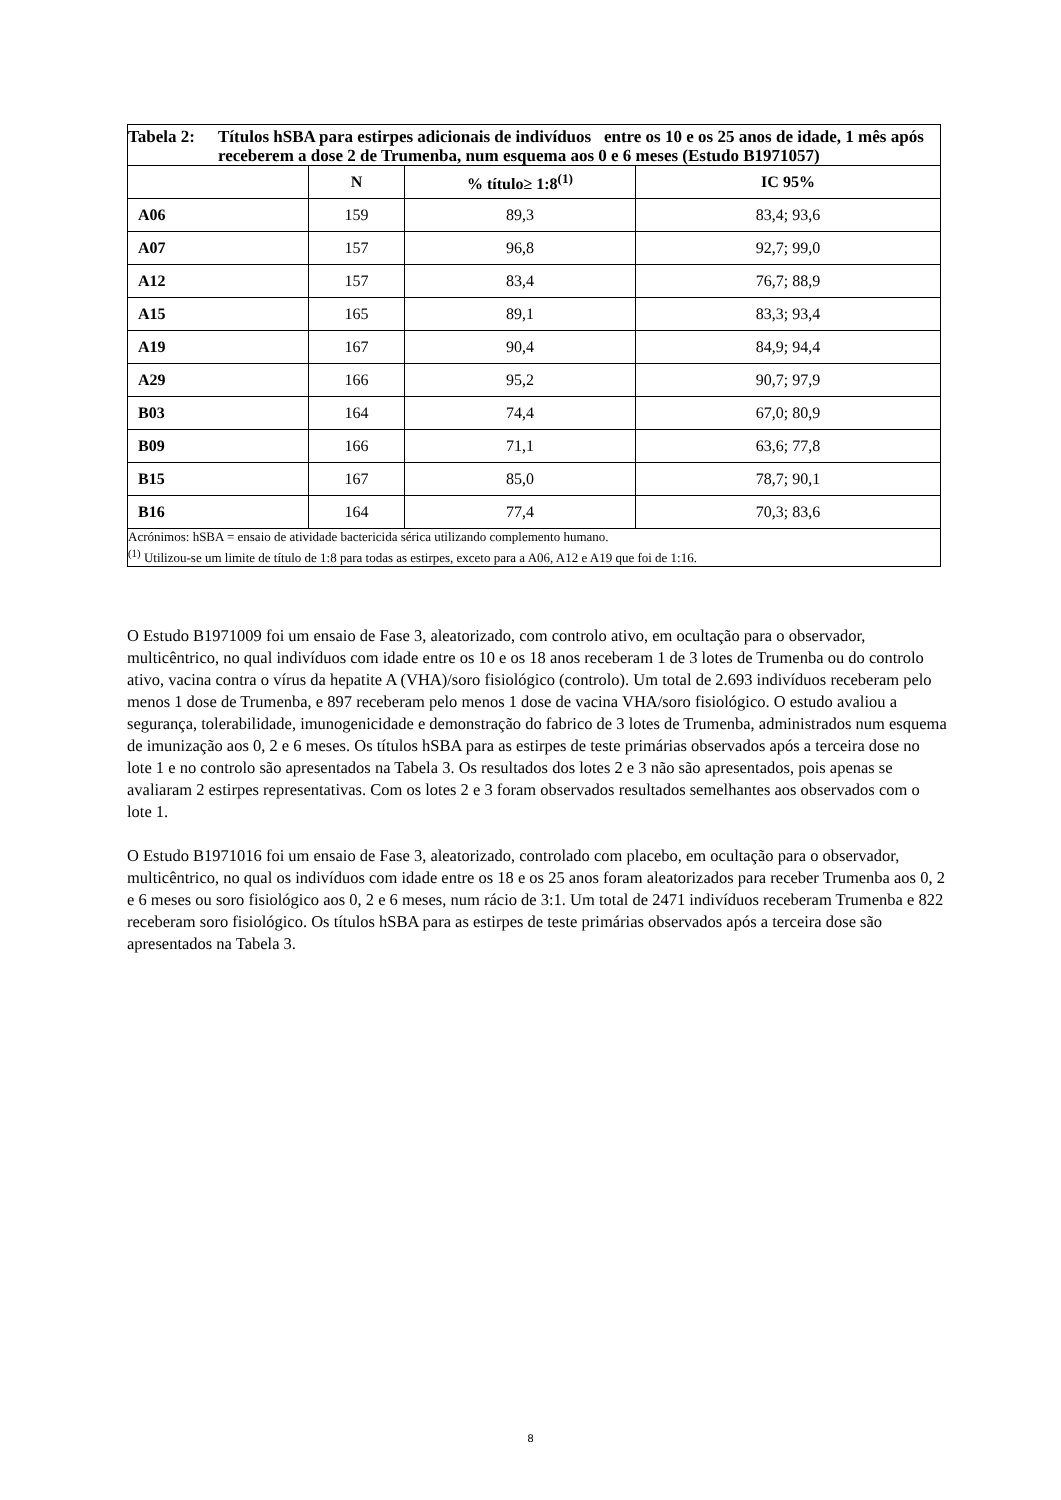| Tabela 2: Títulos hSBA para estirpes adicionais de indivíduos entre os 10 e os 25 anos de idade, 1 mês após receberem a dose 2 de Trumenba, num esquema aos 0 e 6 meses (Estudo B1971057) | | | |
| | N | % título≥ 1:8<sup>(1)</sup> | IC 95% |
| A06 | 159 | 89,3 | 83,4; 93,6 |
| A07 | 157 | 96,8 | 92,7; 99,0 |
| A12 | 157 | 83,4 | 76,7; 88,9 |
| A15 | 165 | 89,1 | 83,3; 93,4 |
| A19 | 167 | 90,4 | 84,9; 94,4 |
| A29 | 166 | 95,2 | 90,7; 97,9 |
| B03 | 164 | 74,4 | 67,0; 80,9 |
| B09 | 166 | 71,1 | 63,6; 77,8 |
| B15 | 167 | 85,0 | 78,7; 90,1 |
| B16 | 164 | 77,4 | 70,3; 83,6 |
| Acrónimos: hSBA = ensaio de atividade bactericida sérica utilizando complemento humano. <sup>(1)</sup> Utilizou-se um limite de título de 1:8 para todas as estirpes, exceto para a A06, A12 e A19 que foi de 1:16. | | | |
O Estudo B1971009 foi um ensaio de Fase 3, aleatorizado, com controlo ativo, em ocultação para o observador, multicêntrico, no qual indivíduos com idade entre os 10 e os 18 anos receberam 1 de 3 lotes de Trumenba ou do controlo ativo, vacina contra o vírus da hepatite A (VHA)/soro fisiológico (controlo). Um total de 2.693 indivíduos receberam pelo menos 1 dose de Trumenba, e 897 receberam pelo menos 1 dose de vacina VHA/soro fisiológico. O estudo avaliou a segurança, tolerabilidade, imunogenicidade e demonstração do fabrico de 3 lotes de Trumenba, administrados num esquema de imunização aos 0, 2 e 6 meses. Os títulos hSBA para as estirpes de teste primárias observados após a terceira dose no lote 1 e no controlo são apresentados na Tabela 3. Os resultados dos lotes 2 e 3 não são apresentados, pois apenas se avaliaram 2 estirpes representativas. Com os lotes 2 e 3 foram observados resultados semelhantes aos observados com o lote 1.
O Estudo B1971016 foi um ensaio de Fase 3, aleatorizado, controlado com placebo, em ocultação para o observador, multicêntrico, no qual os indivíduos com idade entre os 18 e os 25 anos foram aleatorizados para receber Trumenba aos 0, 2 e 6 meses ou soro fisiológico aos 0, 2 e 6 meses, num rácio de 3:1. Um total de 2471 indivíduos receberam Trumenba e 822 receberam soro fisiológico. Os títulos hSBA para as estirpes de teste primárias observados após a terceira dose são apresentados na Tabela 3.
8